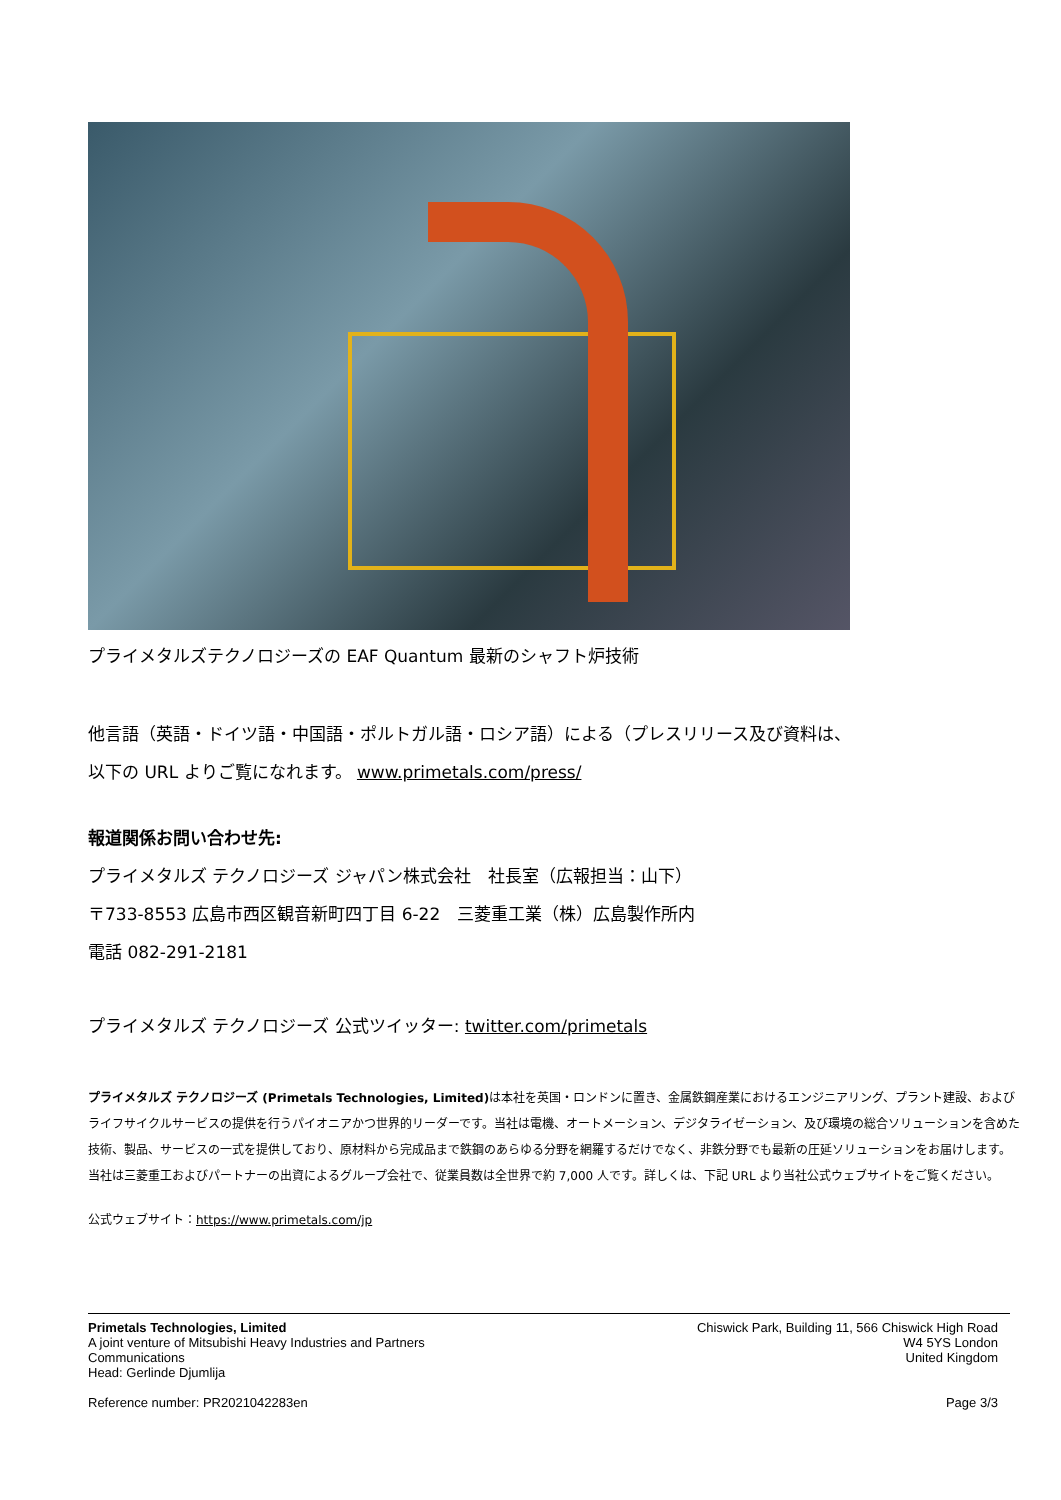プライメタルズテクノロジーズの EAF Quantum 最新のシャフト炉技術
他言語（英語・ドイツ語・中国語・ポルトガル語・ロシア語）による（プレスリリース及び資料は、
以下の URL よりご覧になれます。 www.primetals.com/press/
報道関係お問い合わせ先:
プライメタルズ テクノロジーズ ジャパン株式会社　社長室（広報担当：山下）
〒733-8553 広島市西区観音新町四丁目 6-22　三菱重工業（株）広島製作所内
電話 082-291-2181
プライメタルズ テクノロジーズ 公式ツイッター: twitter.com/primetals
プライメタルズ テクノロジーズ (Primetals Technologies, Limited) は本社を英国・ロンドンに置き、金属鉄鋼産業におけるエンジニアリング、プラント建設、およびライフサイクルサービスの提供を行うパイオニアかつ世界的リーダーです。当社は電機、オートメーション、デジタライゼーション、及び環境の総合ソリューションを含めた技術、製品、サービスの一式を提供しており、原材料から完成品まで鉄鋼のあらゆる分野を網羅するだけでなく、非鉄分野でも最新の圧延ソリューションをお届けします。当社は三菱重工およびパートナーの出資によるグループ会社で、従業員数は全世界で約 7,000 人です。詳しくは、下記 URL より当社公式ウェブサイトをご覧ください。
公式ウェブサイト：https://www.primetals.com/jp
Primetals Technologies, Limited
A joint venture of Mitsubishi Heavy Industries and Partners
Communications
Head: Gerlinde Djumlija
Reference number: PR2021042283en
Chiswick Park, Building 11, 566 Chiswick High Road
W4 5YS London
United Kingdom
Page 3/3